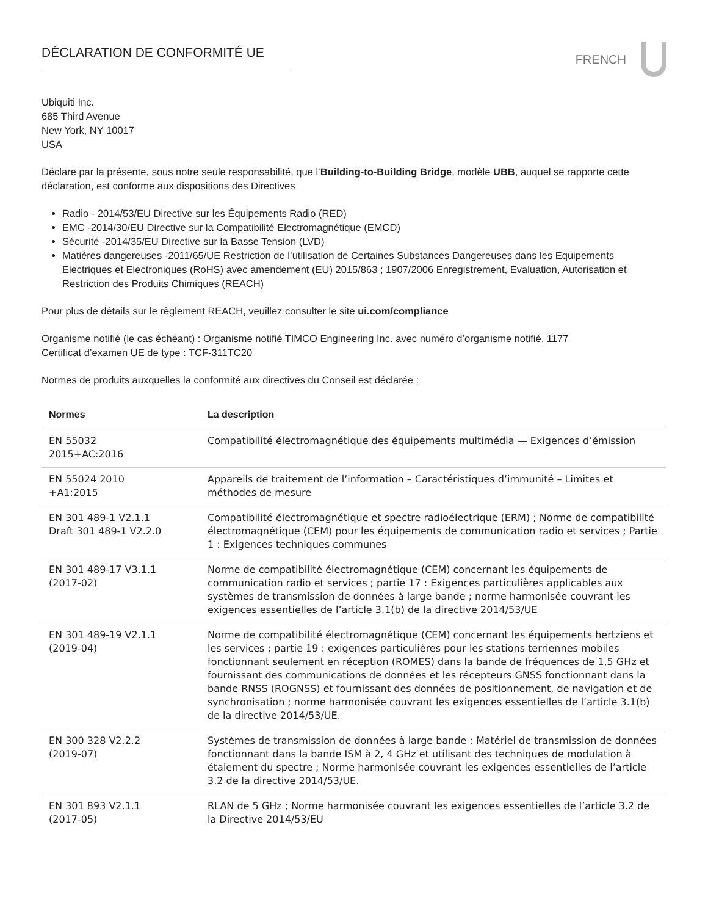DÉCLARATION DE CONFORMITÉ UE
FRENCH
Ubiquiti Inc.
685 Third Avenue
New York, NY 10017
USA
Déclare par la présente, sous notre seule responsabilité, que l’Building-to-Building Bridge, modèle UBB, auquel se rapporte cette déclaration, est conforme aux dispositions des Directives
Radio - 2014/53/EU Directive sur les Équipements Radio (RED)
EMC -2014/30/EU Directive sur la Compatibilité Electromagnétique (EMCD)
Sécurité -2014/35/EU Directive sur la Basse Tension (LVD)
Matières dangereuses -2011/65/UE Restriction de l’utilisation de Certaines Substances Dangereuses dans les Equipements Electriques et Electroniques (RoHS) avec amendement (EU) 2015/863 ; 1907/2006 Enregistrement, Evaluation, Autorisation et Restriction des Produits Chimiques (REACH)
Pour plus de détails sur le règlement REACH, veuillez consulter le site ui.com/compliance
Organisme notifié (le cas échéant) : Organisme notifié TIMCO Engineering Inc. avec numéro d’organisme notifié, 1177
Certificat d’examen UE de type : TCF-311TC20
Normes de produits auxquelles la conformité aux directives du Conseil est déclarée :
| Normes | La description |
| --- | --- |
| EN 55032 2015+AC:2016 | Compatibilité électromagnétique des équipements multimédia — Exigences d’émission |
| EN 55024 2010 +A1:2015 | Appareils de traitement de l’information – Caractéristiques d’immunité – Limites et méthodes de mesure |
| EN 301 489-1 V2.1.1 Draft 301 489-1 V2.2.0 | Compatibilité électromagnétique et spectre radioélectrique (ERM) ; Norme de compatibilité électromagnétique (CEM) pour les équipements de communication radio et services ; Partie 1 : Exigences techniques communes |
| EN 301 489-17 V3.1.1 (2017-02) | Norme de compatibilité électromagnétique (CEM) concernant les équipements de communication radio et services ; partie 17 : Exigences particulières applicables aux systèmes de transmission de données à large bande ; norme harmonisée couvrant les exigences essentielles de l’article 3.1(b) de la directive 2014/53/UE |
| EN 301 489-19 V2.1.1 (2019-04) | Norme de compatibilité électromagnétique (CEM) concernant les équipements hertziens et les services ; partie 19 : exigences particulières pour les stations terriennes mobiles fonctionnant seulement en réception (ROMES) dans la bande de fréquences de 1,5 GHz et fournissant des communications de données et les récepteurs GNSS fonctionnant dans la bande RNSS (ROGNSS) et fournissant des données de positionnement, de navigation et de synchronisation ; norme harmonisée couvrant les exigences essentielles de l’article 3.1(b) de la directive 2014/53/UE. |
| EN 300 328 V2.2.2 (2019-07) | Systèmes de transmission de données à large bande ; Matériel de transmission de données fonctionnant dans la bande ISM à 2, 4 GHz et utilisant des techniques de modulation à étalement du spectre ; Norme harmonisée couvrant les exigences essentielles de l’article 3.2 de la directive 2014/53/UE. |
| EN 301 893 V2.1.1 (2017-05) | RLAN de 5 GHz ; Norme harmonisée couvrant les exigences essentielles de l’article 3.2 de la Directive 2014/53/EU |